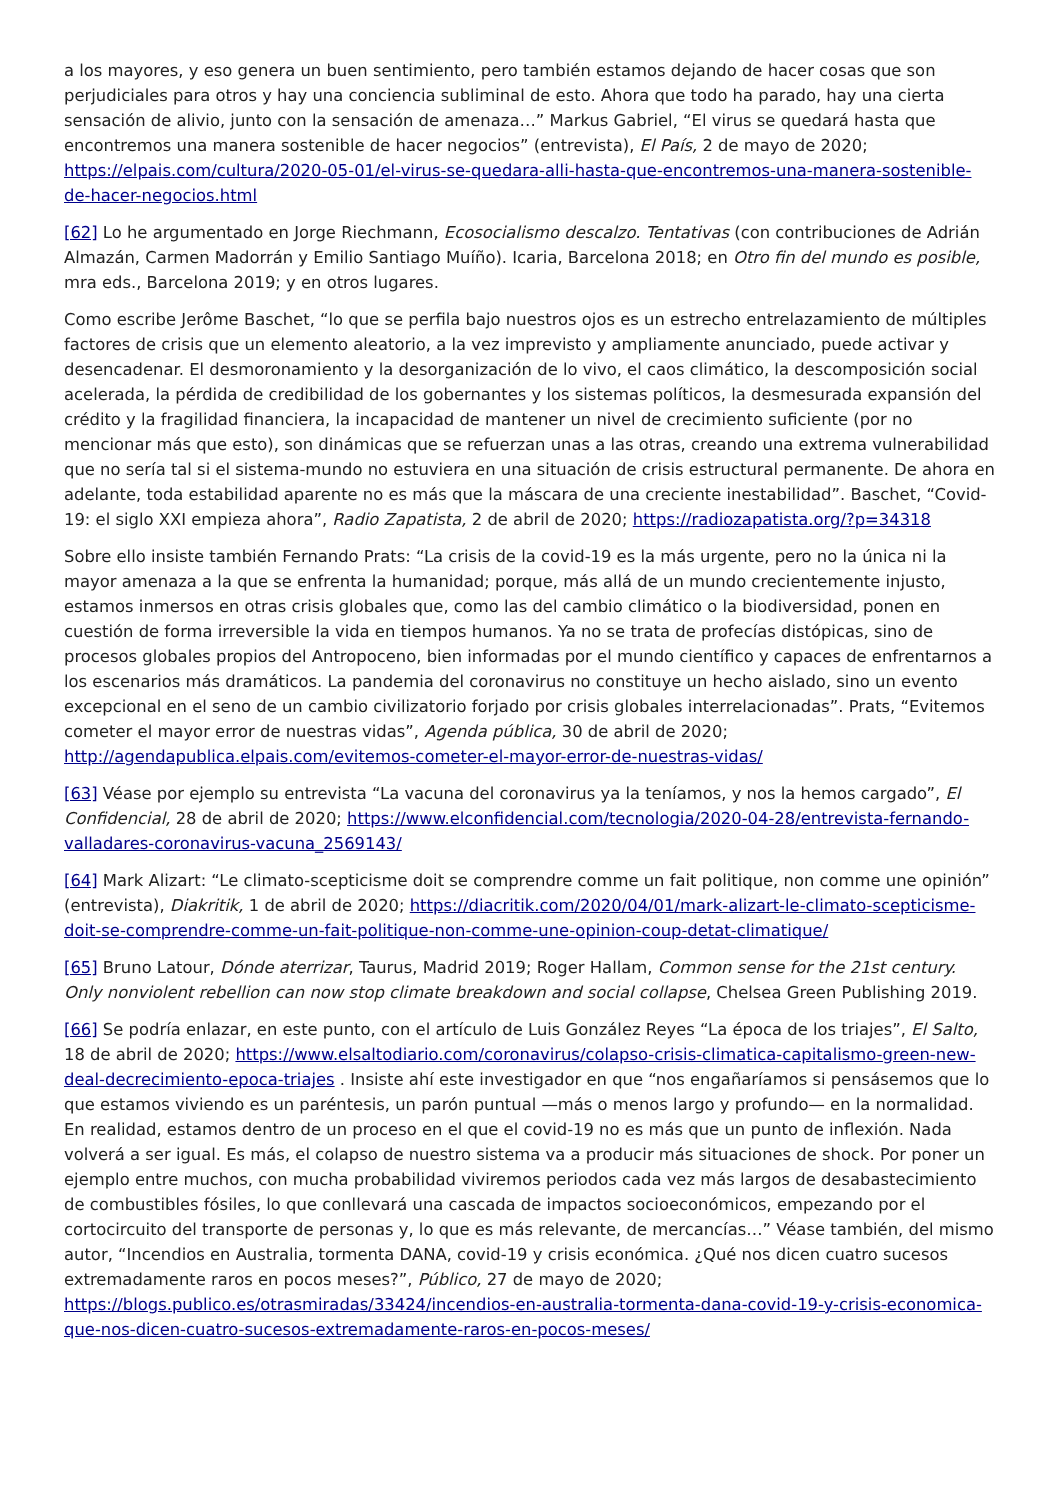a los mayores, y eso genera un buen sentimiento, pero también estamos dejando de hacer cosas que son perjudiciales para otros y hay una conciencia subliminal de esto. Ahora que todo ha parado, hay una cierta sensación de alivio, junto con la sensación de amenaza…” Markus Gabriel, “El virus se quedará hasta que encontremos una manera sostenible de hacer negocios” (entrevista), El País, 2 de mayo de 2020; https://elpais.com/cultura/2020-05-01/el-virus-se-quedara-alli-hasta-que-encontremos-una-manera-sostenible-de-hacer-negocios.html
[62] Lo he argumentado en Jorge Riechmann, Ecosocialismo descalzo. Tentativas (con contribuciones de Adrián Almazán, Carmen Madorrán y Emilio Santiago Muíño). Icaria, Barcelona 2018; en Otro fin del mundo es posible, mra eds., Barcelona 2019; y en otros lugares.
Como escribe Jerôme Baschet, “lo que se perfila bajo nuestros ojos es un estrecho entrelazamiento de múltiples factores de crisis que un elemento aleatorio, a la vez imprevisto y ampliamente anunciado, puede activar y desencadenar. El desmoronamiento y la desorganización de lo vivo, el caos climático, la descomposición social acelerada, la pérdida de credibilidad de los gobernantes y los sistemas políticos, la desmesurada expansión del crédito y la fragilidad financiera, la incapacidad de mantener un nivel de crecimiento suficiente (por no mencionar más que esto), son dinámicas que se refuerzan unas a las otras, creando una extrema vulnerabilidad que no sería tal si el sistema-mundo no estuviera en una situación de crisis estructural permanente. De ahora en adelante, toda estabilidad aparente no es más que la máscara de una creciente inestabilidad”. Baschet, “Covid-19: el siglo XXI empieza ahora”, Radio Zapatista, 2 de abril de 2020; https://radiozapatista.org/?p=34318
Sobre ello insiste también Fernando Prats: “La crisis de la covid-19 es la más urgente, pero no la única ni la mayor amenaza a la que se enfrenta la humanidad; porque, más allá de un mundo crecientemente injusto, estamos inmersos en otras crisis globales que, como las del cambio climático o la biodiversidad, ponen en cuestión de forma irreversible la vida en tiempos humanos. Ya no se trata de profecías distópicas, sino de procesos globales propios del Antropoceno, bien informadas por el mundo científico y capaces de enfrentarnos a los escenarios más dramáticos. La pandemia del coronavirus no constituye un hecho aislado, sino un evento excepcional en el seno de un cambio civilizatorio forjado por crisis globales interrelacionadas”. Prats, “Evitemos cometer el mayor error de nuestras vidas”, Agenda pública, 30 de abril de 2020; http://agendapublica.elpais.com/evitemos-cometer-el-mayor-error-de-nuestras-vidas/
[63] Véase por ejemplo su entrevista “La vacuna del coronavirus ya la teníamos, y nos la hemos cargado”, El Confidencial, 28 de abril de 2020; https://www.elconfidencial.com/tecnologia/2020-04-28/entrevista-fernando-valladares-coronavirus-vacuna_2569143/
[64] Mark Alizart: “Le climato-scepticisme doit se comprendre comme un fait politique, non comme une opinión” (entrevista), Diakritik, 1 de abril de 2020; https://diacritik.com/2020/04/01/mark-alizart-le-climato-scepticisme-doit-se-comprendre-comme-un-fait-politique-non-comme-une-opinion-coup-detat-climatique/
[65] Bruno Latour, Dónde aterrizar, Taurus, Madrid 2019; Roger Hallam, Common sense for the 21st century. Only nonviolent rebellion can now stop climate breakdown and social collapse, Chelsea Green Publishing 2019.
[66] Se podría enlazar, en este punto, con el artículo de Luis González Reyes “La época de los triajes”, El Salto, 18 de abril de 2020; https://www.elsaltodiario.com/coronavirus/colapso-crisis-climatica-capitalismo-green-new-deal-decrecimiento-epoca-triajes . Insiste ahí este investigador en que “nos engañaríamos si pensásemos que lo que estamos viviendo es un paréntesis, un parón puntual —más o menos largo y profundo— en la normalidad. En realidad, estamos dentro de un proceso en el que el covid-19 no es más que un punto de inflexión. Nada volverá a ser igual. Es más, el colapso de nuestro sistema va a producir más situaciones de shock. Por poner un ejemplo entre muchos, con mucha probabilidad viviremos periodos cada vez más largos de desabastecimiento de combustibles fósiles, lo que conllevará una cascada de impactos socioeconómicos, empezando por el cortocircuito del transporte de personas y, lo que es más relevante, de mercancías…” Véase también, del mismo autor, “Incendios en Australia, tormenta DANA, covid-19 y crisis económica. ¿Qué nos dicen cuatro sucesos extremadamente raros en pocos meses?”, Público, 27 de mayo de 2020; https://blogs.publico.es/otrasmiradas/33424/incendios-en-australia-tormenta-dana-covid-19-y-crisis-economica-que-nos-dicen-cuatro-sucesos-extremadamente-raros-en-pocos-meses/